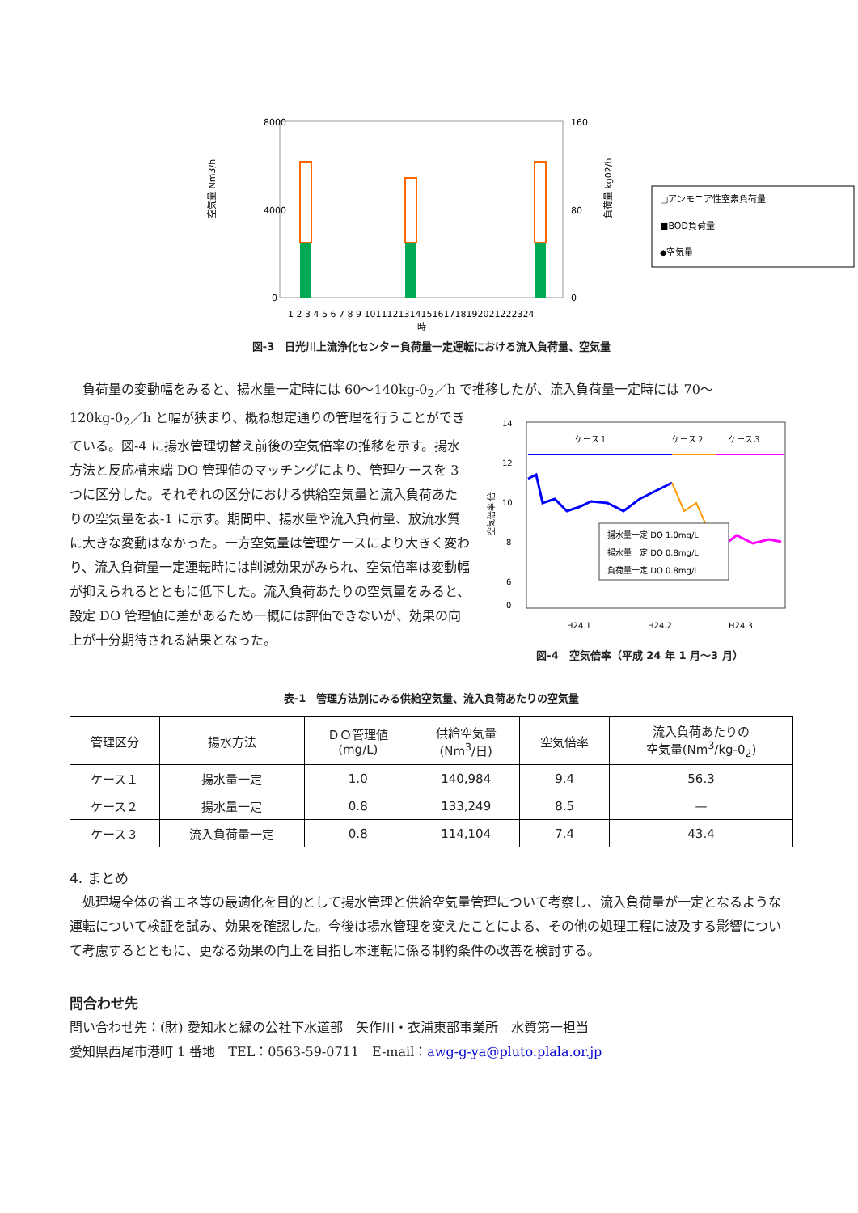8000
4000
0
160
80
0
空気量 Nm3/h
負荷量 kg02/h
1 2 3 4 5 6 7 8 9 101112131415161718192021222324
時
□アンモニア性窒素負荷量
■BOD負荷量
◆空気量
図-3　日光川上流浄化センター負荷量一定運転における流入負荷量、空気量
　負荷量の変動幅をみると、揚水量一定時には 60～140kg-0<sub>2</sub>／h で推移したが、流入負荷量一定時には 70～
120kg-0<sub>2</sub>／h と幅が狭まり、概ね想定通りの管理を行うことができている。図-4 に揚水管理切替え前後の空気倍率の推移を示す。揚水方法と反応槽末端 DO 管理値のマッチングにより、管理ケースを 3 つに区分した。それぞれの区分における供給空気量と流入負荷あたりの空気量を表-1 に示す。期間中、揚水量や流入負荷量、放流水質に大きな変動はなかった。一方空気量は管理ケースにより大きく変わり、流入負荷量一定運転時には削減効果がみられ、空気倍率は変動幅が抑えられるとともに低下した。流入負荷あたりの空気量をみると、設定 DO 管理値に差があるため一概には評価できないが、効果の向上が十分期待される結果となった。
14
12
10
8
6
0
空気倍率 倍
ケース１
ケース２
ケース３
揚水量一定 DO 1.0mg/L
揚水量一定 DO 0.8mg/L
負荷量一定 DO 0.8mg/L
H24.1
H24.2
H24.3
図-4　空気倍率（平成 24 年 1 月～3 月）
表-1　管理方法別にみる供給空気量、流入負荷あたりの空気量
| 管理区分 | 揚水方法 | ＤＯ管理値 (mg/L) | 供給空気量 (Nm<sup>3</sup>/日) | 空気倍率 | 流入負荷あたりの 空気量(Nm<sup>3</sup>/kg-0<sub>2</sub>) |
| --- | --- | --- | --- | --- | --- |
| ケース１ | 揚水量一定 | 1.0 | 140,984 | 9.4 | 56.3 |
| ケース２ | 揚水量一定 | 0.8 | 133,249 | 8.5 | — |
| ケース３ | 流入負荷量一定 | 0.8 | 114,104 | 7.4 | 43.4 |
4. まとめ
　処理場全体の省エネ等の最適化を目的として揚水管理と供給空気量管理について考察し、流入負荷量が一定となるような運転について検証を試み、効果を確認した。今後は揚水管理を変えたことによる、その他の処理工程に波及する影響について考慮するとともに、更なる効果の向上を目指し本運転に係る制約条件の改善を検討する。
問合わせ先
問い合わせ先：(財) 愛知水と緑の公社下水道部　矢作川・衣浦東部事業所　水質第一担当
愛知県西尾市港町 1 番地　TEL：0563-59-0711　E-mail：awg-g-ya@pluto.plala.or.jp